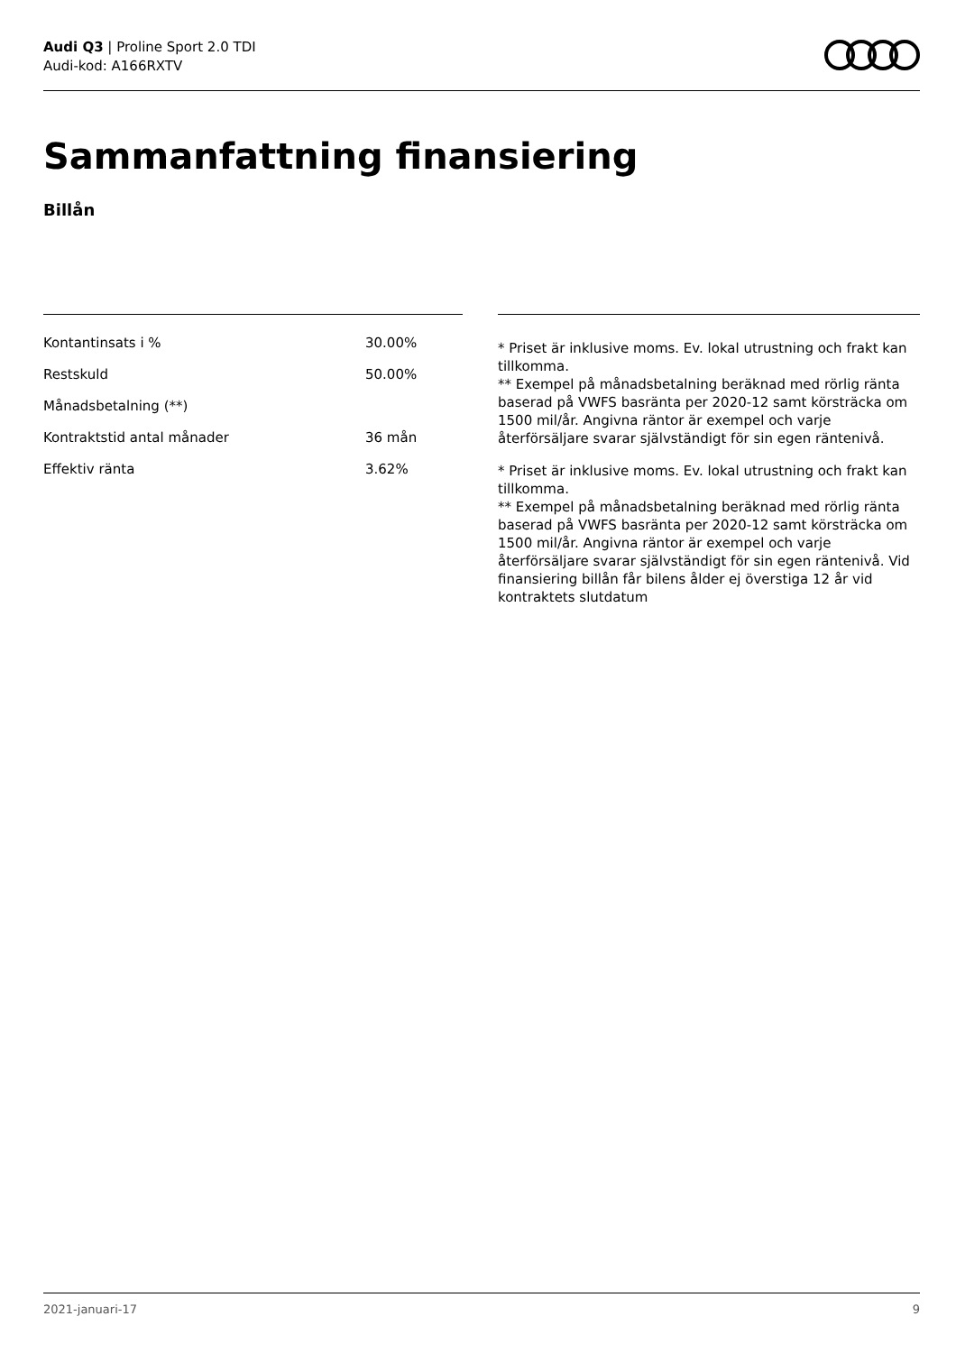Audi Q3 | Proline Sport 2.0 TDI
Audi-kod: A166RXTV
Sammanfattning finansiering
Billån
| Kontantinsats i % | 30.00% |
| Restskuld | 50.00% |
| Månadsbetalning (**) | |
| Kontraktstid antal månader | 36 mån |
| Effektiv ränta | 3.62% |
* Priset är inklusive moms. Ev. lokal utrustning och frakt kan tillkomma.
** Exempel på månadsbetalning beräknad med rörlig ränta baserad på VWFS basränta per 2020-12 samt körsträcka om 1500 mil/år. Angivna räntor är exempel och varje återförsäljare svarar självständigt för sin egen räntenivå.
* Priset är inklusive moms. Ev. lokal utrustning och frakt kan tillkomma.
** Exempel på månadsbetalning beräknad med rörlig ränta baserad på VWFS basränta per 2020-12 samt körsträcka om 1500 mil/år. Angivna räntor är exempel och varje återförsäljare svarar självständigt för sin egen räntenivå. Vid finansiering billån får bilens ålder ej överstiga 12 år vid kontraktets slutdatum
2021-januari-17 9